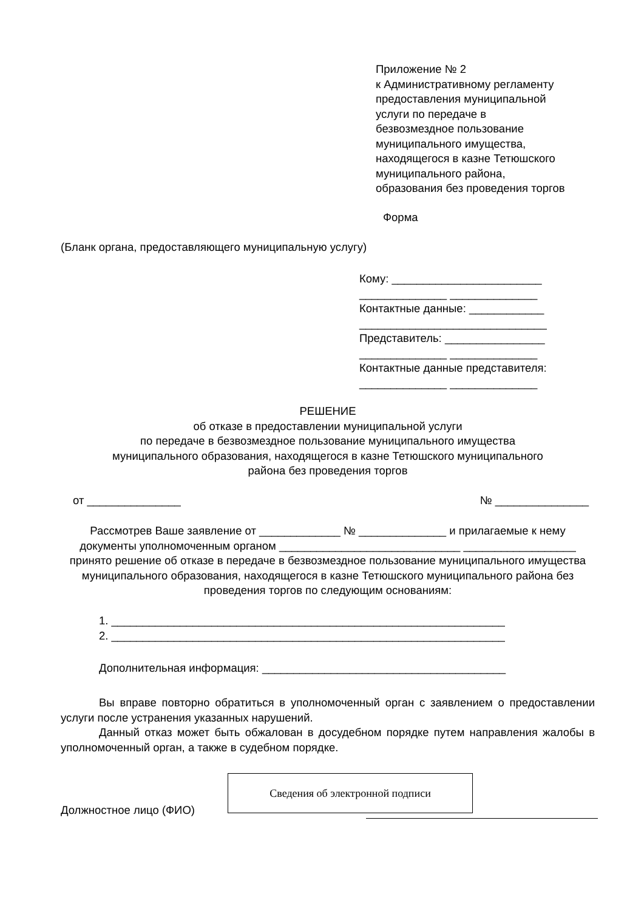Приложение № 2
к Административному регламенту
предоставления муниципальной
услуги по передаче в
безвозмездное пользование
муниципального имущества,
находящегося в казне Тетюшского
муниципального района,
образования без проведения торгов
Форма
(Бланк органа, предоставляющего муниципальную услугу)
Кому: ________________________
______________ ______________
Контактные данные: ____________
______________________________
Представитель: ________________
______________ ______________
Контактные данные представителя:
______________ ______________
РЕШЕНИЕ
об отказе в предоставлении муниципальной услуги
по передаче в безвозмездное пользование муниципального имущества
муниципального образования, находящегося в казне Тетюшского муниципального
района без проведения торгов
от _______________ № _______________
Рассмотрев Ваше заявление от _____________ № ______________ и прилагаемые к нему документы уполномоченным органом _____________________________ __________________ принято решение об отказе в передаче в безвозмездное пользование муниципального имущества муниципального образования, находящегося в казне Тетюшского муниципального района без проведения торгов по следующим основаниям:
1. _______________________________________________________________
2. _______________________________________________________________
Дополнительная информация: _______________________________________
Вы вправе повторно обратиться в уполномоченный орган с заявлением о предоставлении услуги после устранения указанных нарушений.
Данный отказ может быть обжалован в досудебном порядке путем направления жалобы в уполномоченный орган, а также в судебном порядке.
Должностное лицо (ФИО)
Сведения об электронной подписи